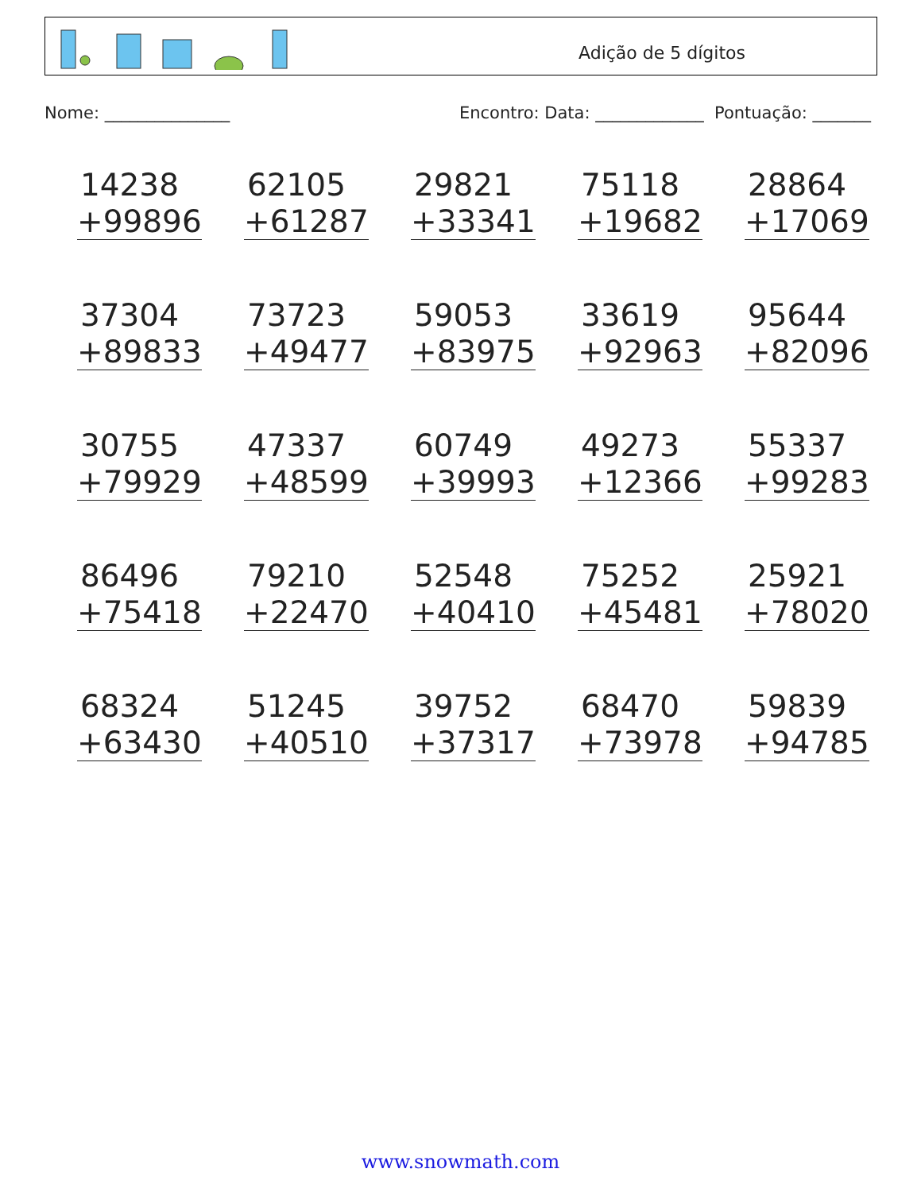Adição de 5 dígitos
Nome: _______________ Encontro: Data: _____________ Pontuação: _______
14238
+99896
62105
+61287
29821
+33341
75118
+19682
28864
+17069
37304
+89833
73723
+49477
59053
+83975
33619
+92963
95644
+82096
30755
+79929
47337
+48599
60749
+39993
49273
+12366
55337
+99283
86496
+75418
79210
+22470
52548
+40410
75252
+45481
25921
+78020
68324
+63430
51245
+40510
39752
+37317
68470
+73978
59839
+94785
www.snowmath.com